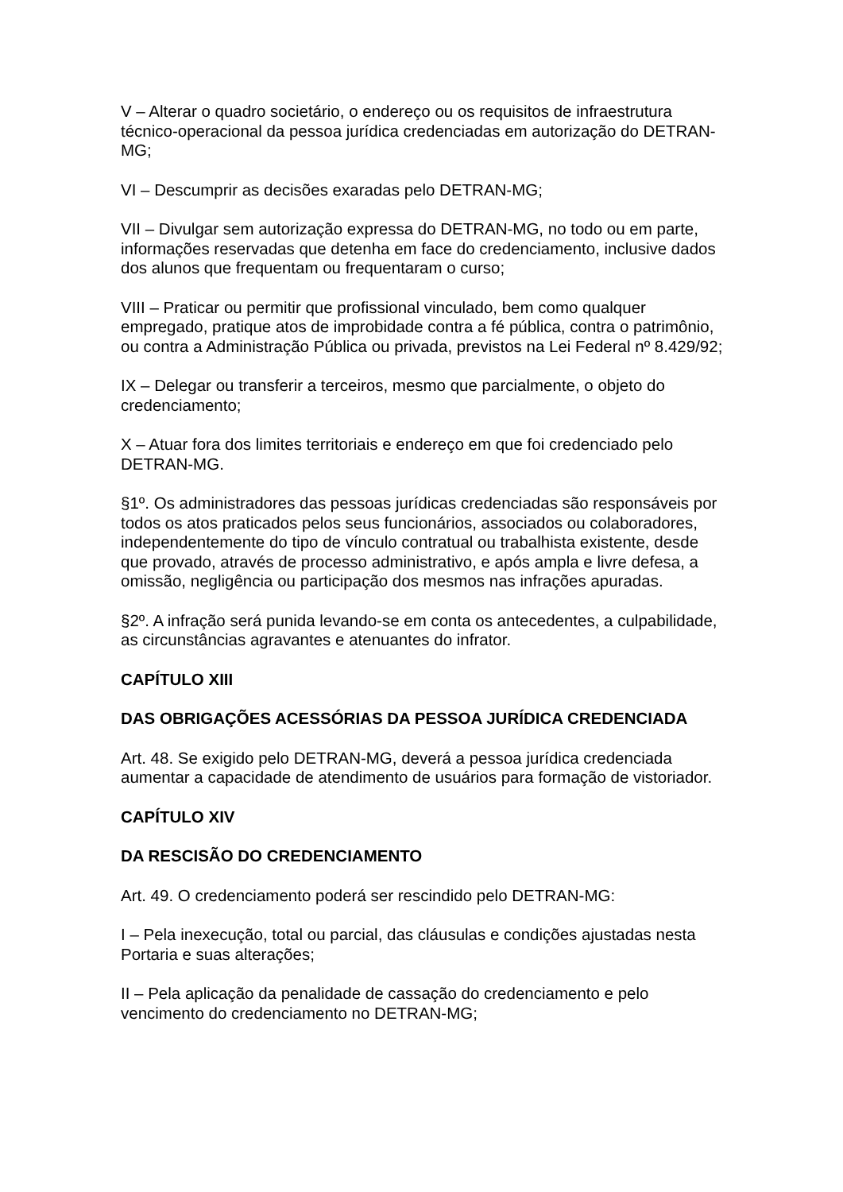V – Alterar o quadro societário, o endereço ou os requisitos de infraestrutura técnico-operacional da pessoa jurídica credenciadas em autorização do DETRAN-MG;
VI – Descumprir as decisões exaradas pelo DETRAN-MG;
VII – Divulgar sem autorização expressa do DETRAN-MG, no todo ou em parte, informações reservadas que detenha em face do credenciamento, inclusive dados dos alunos que frequentam ou frequentaram o curso;
VIII – Praticar ou permitir que profissional vinculado, bem como qualquer empregado, pratique atos de improbidade contra a fé pública, contra o patrimônio, ou contra a Administração Pública ou privada, previstos na Lei Federal nº 8.429/92;
IX – Delegar ou transferir a terceiros, mesmo que parcialmente, o objeto do credenciamento;
X – Atuar fora dos limites territoriais e endereço em que foi credenciado pelo DETRAN-MG.
§1º. Os administradores das pessoas jurídicas credenciadas são responsáveis por todos os atos praticados pelos seus funcionários, associados ou colaboradores, independentemente do tipo de vínculo contratual ou trabalhista existente, desde que provado, através de processo administrativo, e após ampla e livre defesa, a omissão, negligência ou participação dos mesmos nas infrações apuradas.
§2º. A infração será punida levando-se em conta os antecedentes, a culpabilidade, as circunstâncias agravantes e atenuantes do infrator.
CAPÍTULO XIII
DAS OBRIGAÇÕES ACESSÓRIAS DA PESSOA JURÍDICA CREDENCIADA
Art. 48. Se exigido pelo DETRAN-MG, deverá a pessoa jurídica credenciada aumentar a capacidade de atendimento de usuários para formação de vistoriador.
CAPÍTULO XIV
DA RESCISÃO DO CREDENCIAMENTO
Art. 49. O credenciamento poderá ser rescindido pelo DETRAN-MG:
I – Pela inexecução, total ou parcial, das cláusulas e condições ajustadas nesta Portaria e suas alterações;
II – Pela aplicação da penalidade de cassação do credenciamento e pelo vencimento do credenciamento no DETRAN-MG;